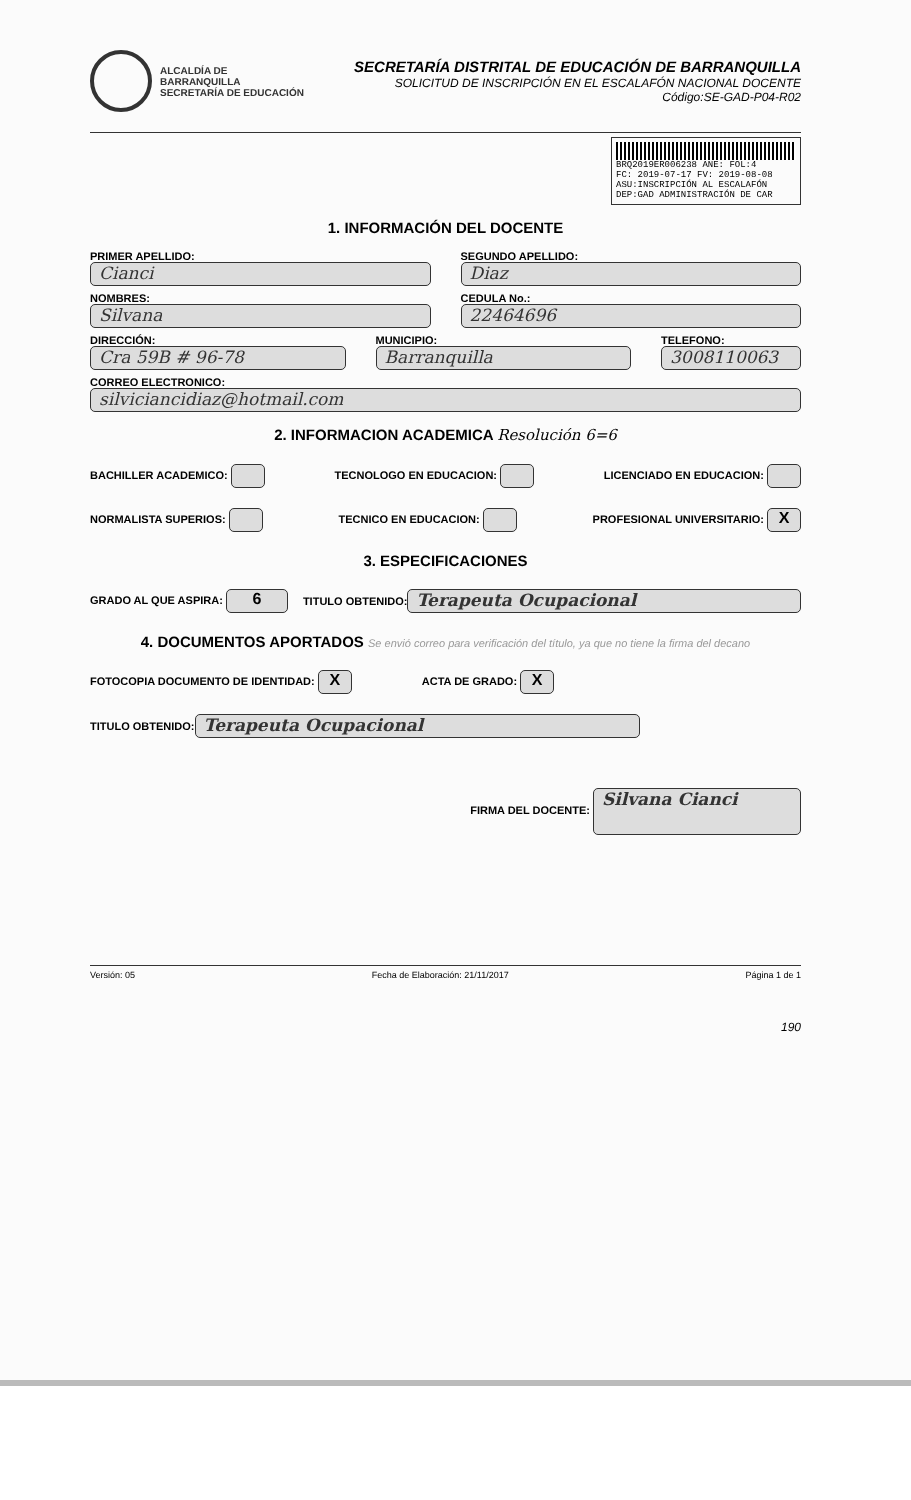ALCALDÍA DE
BARRANQUILLA
SECRETARÍA DE EDUCACIÓN
SECRETARÍA DISTRITAL DE EDUCACIÓN DE BARRANQUILLA
SOLICITUD DE INSCRIPCIÓN EN EL ESCALAFÓN NACIONAL DOCENTE
Código:SE-GAD-P04-R02
BRQ2019ER006238 ANE: FOL:4
FC: 2019-07-17 FV: 2019-08-08
ASU:INSCRIPCIÓN AL ESCALAFÓN
DEP:GAD ADMINISTRACIÓN DE CAR
1. INFORMACIÓN DEL DOCENTE
PRIMER APELLIDO:
Cianci
SEGUNDO APELLIDO:
Diaz
NOMBRES:
Silvana
CEDULA No.:
22464696
DIRECCIÓN:
Cra 59B # 96-78
MUNICIPIO:
Barranquilla
TELEFONO:
3008110063
CORREO ELECTRONICO:
silviciancidiaz@hotmail.com
2. INFORMACION ACADEMICA Resolución 6=6
BACHILLER ACADEMICO: TECNOLOGO EN EDUCACION: LICENCIADO EN EDUCACION:
NORMALISTA SUPERIOS: TECNICO EN EDUCACION: PROFESIONAL UNIVERSITARIO: X
3. ESPECIFICACIONES
GRADO AL QUE ASPIRA: 6 TITULO OBTENIDO: Terapeuta Ocupacional
4. DOCUMENTOS APORTADOS Se envió correo para verificación del título, ya que no tiene la firma del decano
FOTOCOPIA DOCUMENTO DE IDENTIDAD: X ACTA DE GRADO: X
TITULO OBTENIDO: Terapeuta Ocupacional
FIRMA DEL DOCENTE: Silvana Cianci
Versión: 05 Fecha de Elaboración: 21/11/2017 Página 1 de 1
190